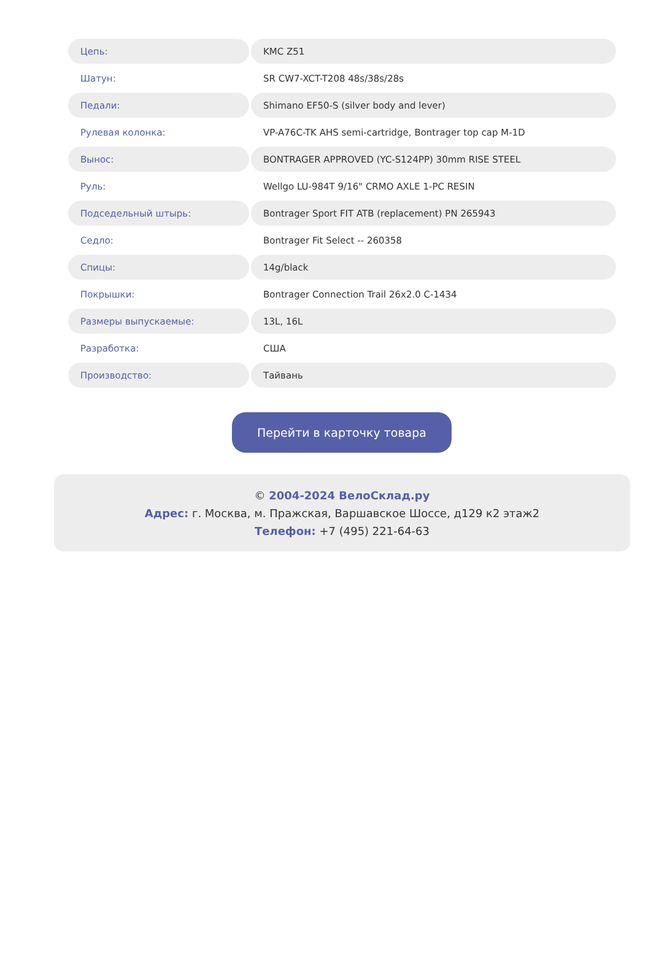| Цепь: | KMC Z51 |
| Шатун: | SR CW7-XCT-T208 48s/38s/28s |
| Педали: | Shimano EF50-S (silver body and lever) |
| Рулевая колонка: | VP-A76C-TK AHS semi-cartridge, Bontrager top cap M-1D |
| Вынос: | BONTRAGER APPROVED (YC-S124PP) 30mm RISE STEEL |
| Руль: | Wellgo LU-984T 9/16" CRMO AXLE 1-PC RESIN |
| Подседельный штырь: | Bontrager Sport FIT ATB (replacement) PN 265943 |
| Седло: | Bontrager Fit Select -- 260358 |
| Спицы: | 14g/black |
| Покрышки: | Bontrager Connection Trail 26x2.0 C-1434 |
| Размеры выпускаемые: | 13L, 16L |
| Разработка: | США |
| Производство: | Тайвань |
Перейти в карточку товара
© 2004-2024 ВелоСклад.ру
Адрес: г. Москва, м. Пражская, Варшавское Шоссе, д129 к2 этаж2
Телефон: +7 (495) 221-64-63